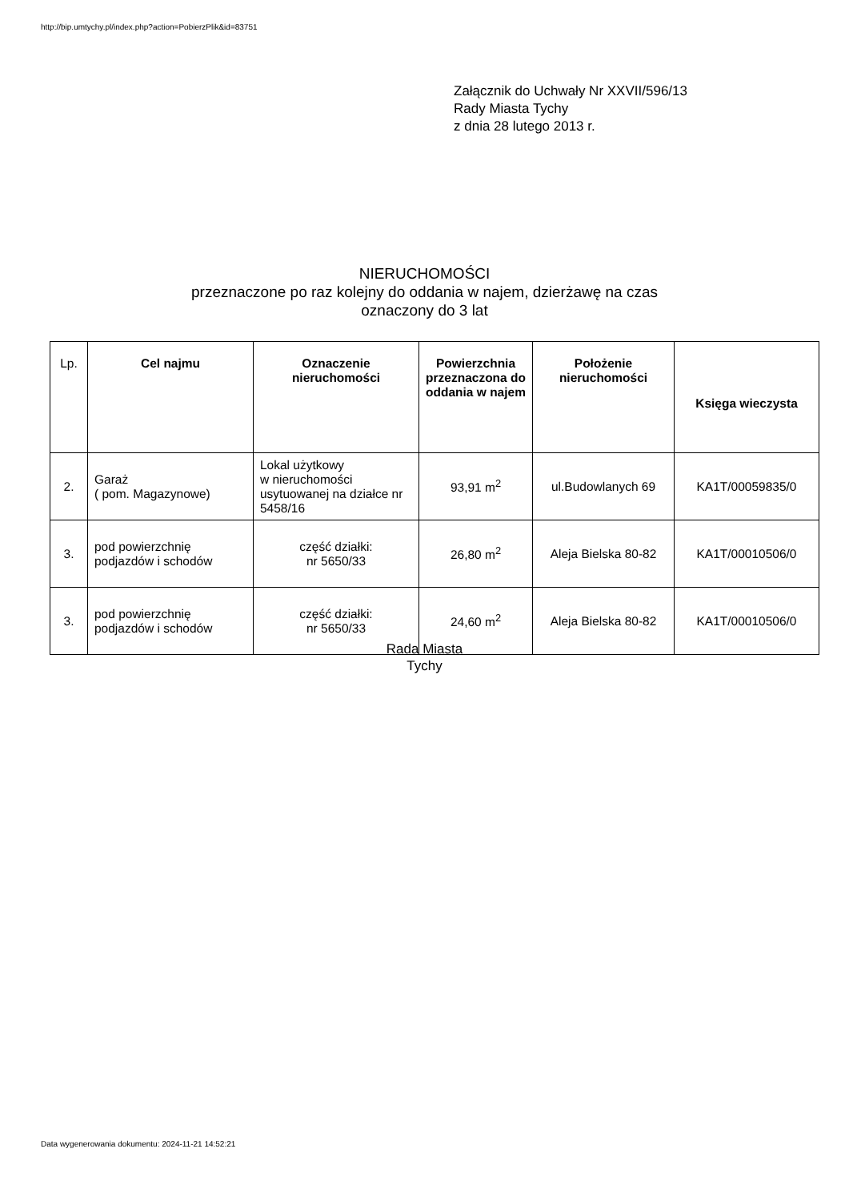http://bip.umtychy.pl/index.php?action=PobierzPlik&id=83751
Załącznik do Uchwały Nr XXVII/596/13
Rady Miasta Tychy
z dnia 28 lutego 2013 r.
NIERUCHOMOŚCI
przeznaczone po raz kolejny do oddania w najem, dzierżawę na czas
oznaczony do 3 lat
| Lp. | Cel najmu | Oznaczenie nieruchomości | Powierzchnia przeznaczona do oddania w najem | Położenie nieruchomości | Księga wieczysta |
| --- | --- | --- | --- | --- | --- |
| 2. | Garaż ( pom. Magazynowe) | Lokal użytkowy w nieruchomości usytuowanej na działce nr 5458/16 | 93,91 m<sup>2</sup> | ul.Budowlanych 69 | KA1T/00059835/0 |
| 3. | pod powierzchnię podjazdów i schodów | część działki: nr 5650/33 | 26,80 m<sup>2</sup> | Aleja Bielska 80-82 | KA1T/00010506/0 |
| 3. | pod powierzchnię podjazdów i schodów | część działki: nr 5650/33 | 24,60 m<sup>2</sup> | Aleja Bielska 80-82 | KA1T/00010506/0 |
Rada Miasta
Tychy
Data wygenerowania dokumentu: 2024-11-21 14:52:21